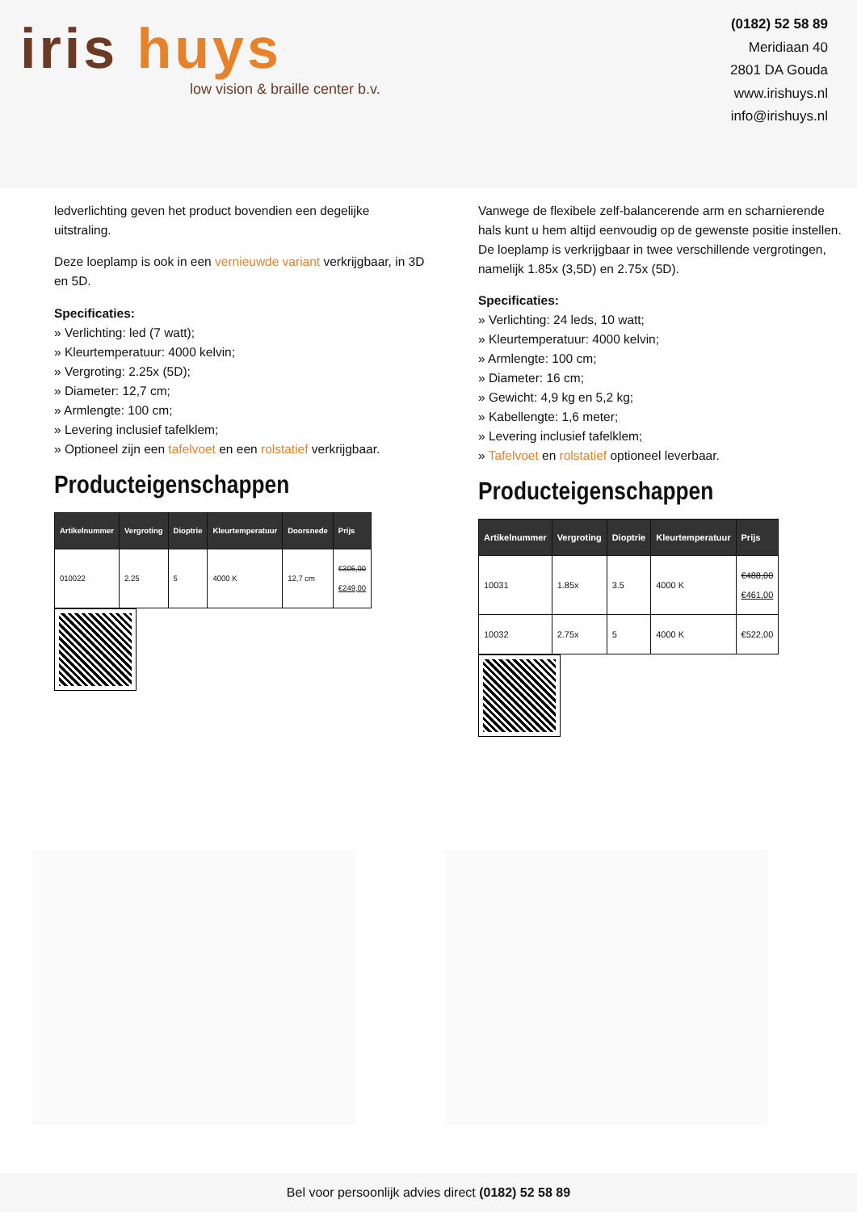iris huys
low vision & braille center b.v.
(0182) 52 58 89
Meridiaan 40
2801 DA Gouda
www.irishuys.nl
info@irishuys.nl
ledverlichting geven het product bovendien een degelijke uitstraling.
Deze loeplamp is ook in een vernieuwde variant verkrijgbaar, in 3D en 5D.
Specificaties:
» Verlichting: led (7 watt);
» Kleurtemperatuur: 4000 kelvin;
» Vergroting: 2.25x (5D);
» Diameter: 12,7 cm;
» Armlengte: 100 cm;
» Levering inclusief tafelklem;
» Optioneel zijn een tafelvoet en een rolstatief verkrijgbaar.
Producteigenschappen
| Artikelnummer | Vergroting | Dioptrie | Kleurtemperatuur | Doorsnede | Prijs |
| --- | --- | --- | --- | --- | --- |
| 010022 | 2.25 | 5 | 4000 K | 12,7 cm | €305,00 €249,00 |
Vanwege de flexibele zelf-balancerende arm en scharnierende hals kunt u hem altijd eenvoudig op de gewenste positie instellen. De loeplamp is verkrijgbaar in twee verschillende vergrotingen, namelijk 1.85x (3,5D) en 2.75x (5D).
Specificaties:
» Verlichting: 24 leds, 10 watt;
» Kleurtemperatuur: 4000 kelvin;
» Armlengte: 100 cm;
» Diameter: 16 cm;
» Gewicht: 4,9 kg en 5,2 kg;
» Kabellengte: 1,6 meter;
» Levering inclusief tafelklem;
» Tafelvoet en rolstatief optioneel leverbaar.
Producteigenschappen
| Artikelnummer | Vergroting | Dioptrie | Kleurtemperatuur | Prijs |
| --- | --- | --- | --- | --- |
| 10031 | 1.85x | 3.5 | 4000 K | €488,00 €461,00 |
| 10032 | 2.75x | 5 | 4000 K | €522,00 |
Bel voor persoonlijk advies direct (0182) 52 58 89